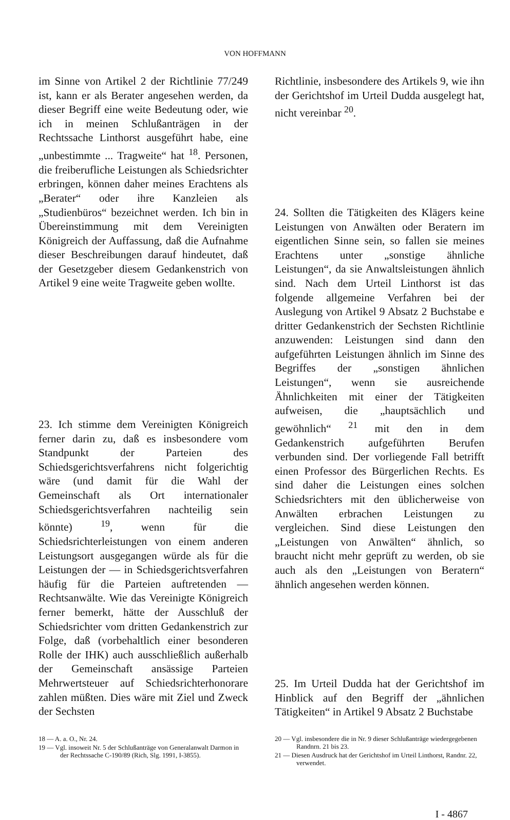VON HOFFMANN
im Sinne von Artikel 2 der Richtlinie 77/249 ist, kann er als Berater angesehen werden, da dieser Begriff eine weite Bedeutung oder, wie ich in meinen Schlußanträgen in der Rechtssache Linthorst ausgeführt habe, eine „unbestimmte ... Tragweite“ hat <sup>18</sup>. Personen, die freiberufliche Leistungen als Schiedsrichter erbringen, können daher meines Erachtens als „Berater“ oder ihre Kanzleien als „Studienbüros“ bezeichnet werden. Ich bin in Übereinstimmung mit dem Vereinigten Königreich der Auffassung, daß die Aufnahme dieser Beschreibungen darauf hindeutet, daß der Gesetzgeber diesem Gedankenstrich von Artikel 9 eine weite Tragweite geben wollte.
23. Ich stimme dem Vereinigten Königreich ferner darin zu, daß es insbesondere vom Standpunkt der Parteien des Schiedsgerichtsverfahrens nicht folgerichtig wäre (und damit für die Wahl der Gemeinschaft als Ort internationaler Schiedsgerichtsverfahren nachteilig sein könnte) <sup>19</sup>, wenn für die Schiedsrichterleistungen von einem anderen Leistungsort ausgegangen würde als für die Leistungen der — in Schiedsgerichtsverfahren häufig für die Parteien auftretenden — Rechtsanwälte. Wie das Vereinigte Königreich ferner bemerkt, hätte der Ausschluß der Schiedsrichter vom dritten Gedankenstrich zur Folge, daß (vorbehaltlich einer besonderen Rolle der IHK) auch ausschließlich außerhalb der Gemeinschaft ansässige Parteien Mehrwertsteuer auf Schiedsrichterhonorare zahlen müßten. Dies wäre mit Ziel und Zweck der Sechsten
Richtlinie, insbesondere des Artikels 9, wie ihn der Gerichtshof im Urteil Dudda ausgelegt hat, nicht vereinbar <sup>20</sup>.
24. Sollten die Tätigkeiten des Klägers keine Leistungen von Anwälten oder Beratern im eigentlichen Sinne sein, so fallen sie meines Erachtens unter „sonstige ähnliche Leistungen“, da sie Anwaltsleistungen ähnlich sind. Nach dem Urteil Linthorst ist das folgende allgemeine Verfahren bei der Auslegung von Artikel 9 Absatz 2 Buchstabe e dritter Gedankenstrich der Sechsten Richtlinie anzuwenden: Leistungen sind dann den aufgeführten Leistungen ähnlich im Sinne des Begriffes der „sonstigen ähnlichen Leistungen“, wenn sie ausreichende Ähnlichkeiten mit einer der Tätigkeiten aufweisen, die „hauptsächlich und gewöhnlich“ <sup>21</sup> mit den in dem Gedankenstrich aufgeführten Berufen verbunden sind. Der vorliegende Fall betrifft einen Professor des Bürgerlichen Rechts. Es sind daher die Leistungen eines solchen Schiedsrichters mit den üblicherweise von Anwälten erbrachen Leistungen zu vergleichen. Sind diese Leistungen den „Leistungen von Anwälten“ ähnlich, so braucht nicht mehr geprüft zu werden, ob sie auch als den „Leistungen von Beratern“ ähnlich angesehen werden können.
25. Im Urteil Dudda hat der Gerichtshof im Hinblick auf den Begriff der „ähnlichen Tätigkeiten“ in Artikel 9 Absatz 2 Buchstabe
18 — A. a. O., Nr. 24.
19 — Vgl. insoweit Nr. 5 der Schlußanträge von Generalanwalt Darmon in der Rechtssache C-190/89 (Rich, Slg. 1991, I-3855).
20 — Vgl. insbesondere die in Nr. 9 dieser Schlußanträge wiedergegebenen Randnrn. 21 bis 23.
21 — Diesen Ausdruck hat der Gerichtshof im Urteil Linthorst, Randnr. 22, verwendet.
I - 4867